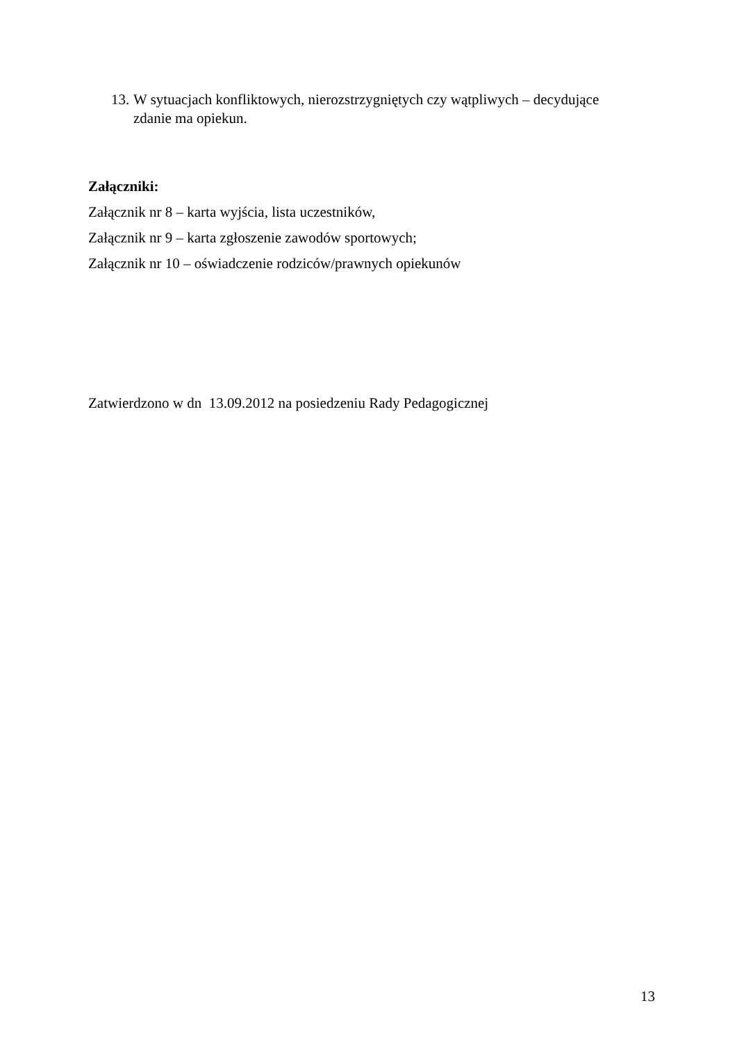13. W sytuacjach konfliktowych, nierozstrzygniętych czy wątpliwych – decydujące zdanie ma opiekun.
Załączniki:
Załącznik nr 8 – karta wyjścia, lista uczestników,
Załącznik nr 9 – karta zgłoszenie zawodów sportowych;
Załącznik nr 10 – oświadczenie rodziców/prawnych opiekunów
Zatwierdzono w dn 13.09.2012 na posiedzeniu Rady Pedagogicznej
13